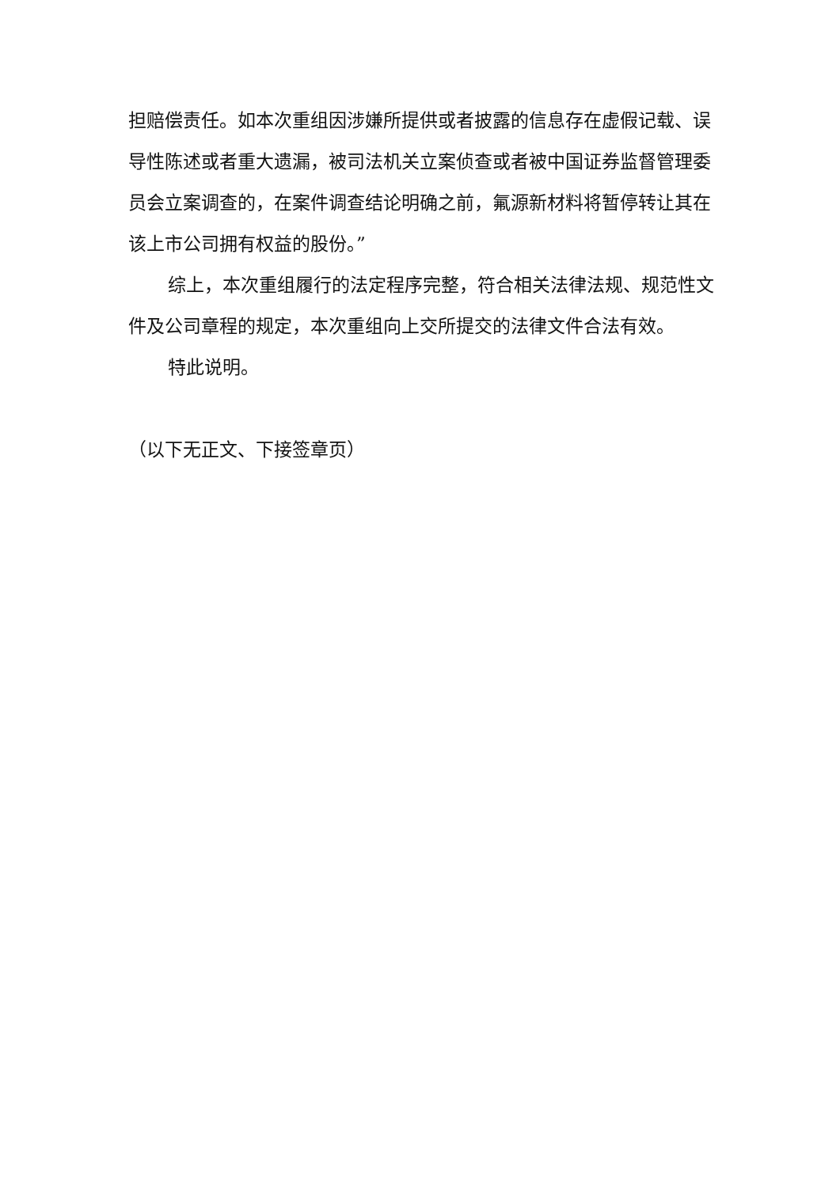担赔偿责任。如本次重组因涉嫌所提供或者披露的信息存在虚假记载、误导性陈述或者重大遗漏，被司法机关立案侦查或者被中国证券监督管理委员会立案调查的，在案件调查结论明确之前，氟源新材料将暂停转让其在该上市公司拥有权益的股份。”
综上，本次重组履行的法定程序完整，符合相关法律法规、规范性文件及公司章程的规定，本次重组向上交所提交的法律文件合法有效。
特此说明。
（以下无正文、下接签章页）